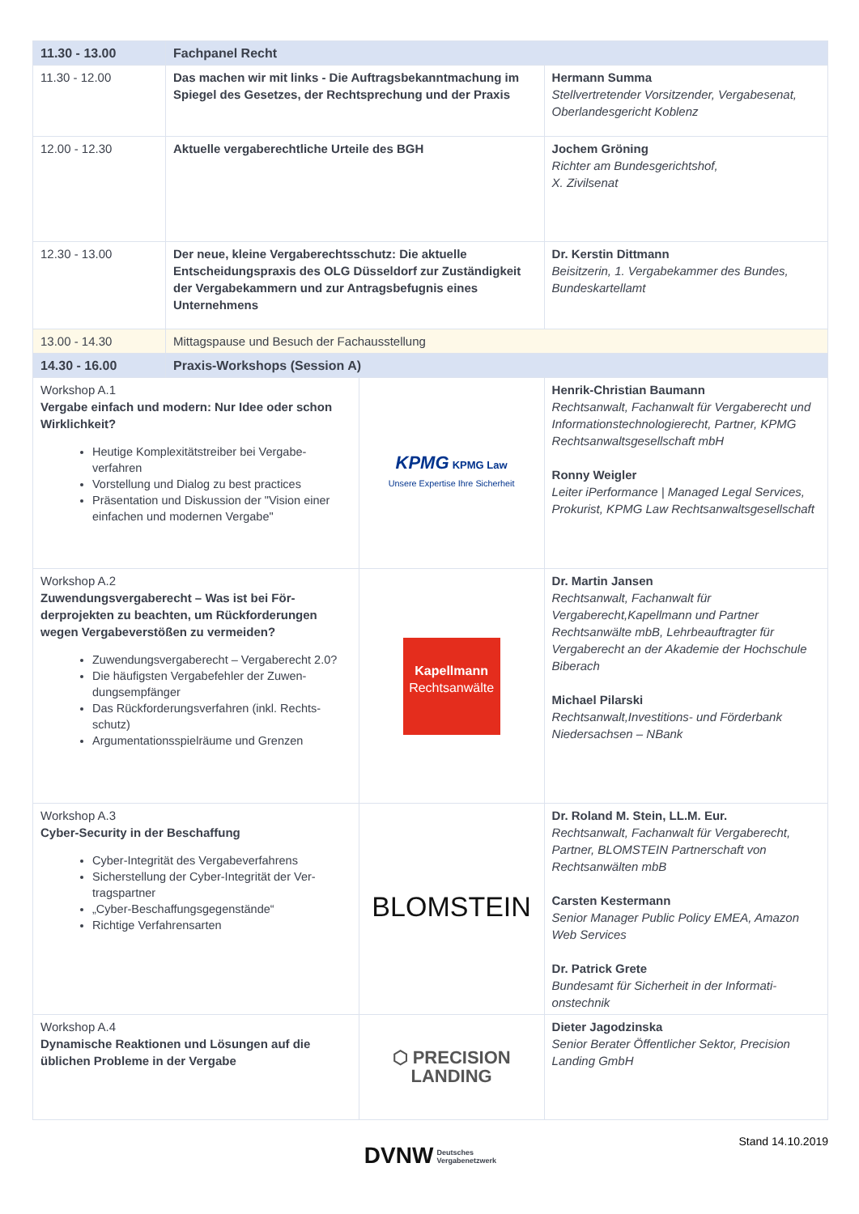| 11.30 - 13.00 | Fachpanel Recht | | |
| 11.30 - 12.00 | Das machen wir mit links - Die Auftragsbekanntma­chung im Spiegel des Gesetzes, der Rechtspre­chung und der Praxis | | Hermann Summa Stellvertretender Vorsitzender, Vergabe­senat, Oberlandesgericht Koblenz |
| 12.00 - 12.30 | Aktuelle vergaberechtliche Urteile des BGH | | Jochem Gröning Richter am Bundesgerichtshof, X. Zivilsenat |
| 12.30 - 13.00 | Der neue, kleine Vergaberechtsschutz: Die aktuelle Entscheidungspraxis des OLG Düsseldorf zur Zu­ständigkeit der Vergabekammern und zur Antrags­befugnis eines Unternehmens | | Dr. Kerstin Dittmann Beisitzerin, 1. Vergabekammer des Bun­des, Bundeskartellamt |
| 13.00 - 14.30 | Mittagspause und Besuch der Fachausstellung | | |
| 14.30 - 16.00 | Praxis-Workshops (Session A) | | |
| Workshop A.1 Vergabe einfach und modern: Nur Idee oder schon Wirklichkeit? Heutige Komplexitätstreiber bei Vergabe­verfahren Vorstellung und Dialog zu best practices Präsentation und Diskussion der "Vision ei­ner einfachen und modernen Vergabe" | | KPMG KPMG Law Unsere Expertise Ihre Sicherheit | Henrik-Christian Baumann Rechtsanwalt, Fachanwalt für Vergabe­recht und Informationstechnologierecht, Partner, KPMG Rechtsanwaltsgesellschaft mbH Ronny Weigler Leiter iPerformance / Managed Legal Services, Prokurist, KPMG Law Rechtsanwaltsgesellschaft |
| Workshop A.2 Zuwendungsvergaberecht – Was ist bei För­derprojekten zu beachten, um Rückforde­rungen wegen Vergabeverstößen zu vermei­den? Zuwendungsvergaberecht – Vergaberecht 2.0? Die häufigsten Vergabefehler der Zuwen­dungsempfänger Das Rückforderungsverfahren (inkl. Rechts­schutz) Argumentationsspielräume und Grenzen | | Kapellmann Rechtsanwälte | Dr. Martin Jansen Rechtsanwalt, Fachanwalt für Vergaberecht,Kapellmann und Partner Rechtsanwälte mbB, Lehrbeauftragter für Vergaberecht an der Akademie der Hochschule Biberach Michael Pilarski Rechtsanwalt,Investitions- und Förderbank Niedersachsen – NBank |
| Workshop A.3 Cyber-Security in der Beschaffung Cyber-Integrität des Vergabeverfahrens Sicherstellung der Cyber-Integrität der Ver­tragspartner „Cyber-Beschaffungsgegenstände“ Richtige Verfahrensarten | | BLOMSTEIN | Dr. Roland M. Stein, LL.M. Eur. Rechtsanwalt, Fachanwalt für Vergaberecht, Partner, BLOMSTEIN Partnerschaft von Rechtsanwälten mbB Carsten Kestermann Senior Manager Public Policy EMEA, Amazon Web Services Dr. Patrick Grete Bundesamt für Sicherheit in der Informati­onstechnik |
| Workshop A.4 Dynamische Reaktionen und Lösungen auf die üblichen Probleme in der Vergabe | | ⬡ PRECISION LANDING | Dieter Jagodzinska Senior Berater Öffentlicher Sektor, Preci­sion Landing GmbH |
Stand 14.10.2019
DVNW Deutsches
Vergabenetzwerk